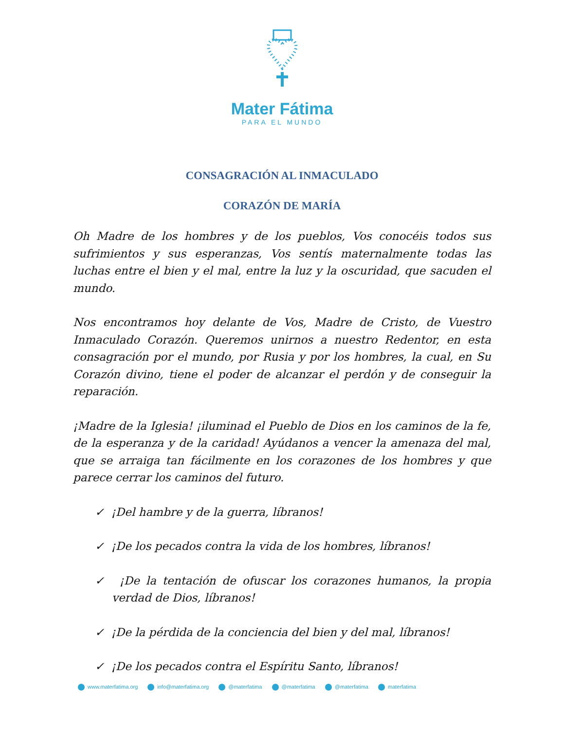Mater Fátima
PARA EL MUNDO
CONSAGRACIÓN AL INMACULADO
CORAZÓN DE MARÍA
Oh Madre de los hombres y de los pueblos, Vos conocéis todos sus sufrimientos y sus esperanzas, Vos sentís maternalmente todas las luchas entre el bien y el mal, entre la luz y la oscuridad, que sacuden el mundo.
Nos encontramos hoy delante de Vos, Madre de Cristo, de Vuestro Inmaculado Corazón. Queremos unirnos a nuestro Redentor, en esta consagración por el mundo, por Rusia y por los hombres, la cual, en Su Corazón divino, tiene el poder de alcanzar el perdón y de conseguir la reparación.
¡Madre de la Iglesia! ¡iluminad el Pueblo de Dios en los caminos de la fe, de la esperanza y de la caridad! Ayúdanos a vencer la amenaza del mal, que se arraiga tan fácilmente en los corazones de los hombres y que parece cerrar los caminos del futuro.
✓ ¡Del hambre y de la guerra, líbranos!
✓ ¡De los pecados contra la vida de los hombres, líbranos!
✓ ¡De la tentación de ofuscar los corazones humanos, la propia verdad de Dios, líbranos!
✓ ¡De la pérdida de la conciencia del bien y del mal, líbranos!
✓ ¡De los pecados contra el Espíritu Santo, líbranos!
www.materfatima.org info@materfatima.org @materfatima @materfatima @materfatima materfatima